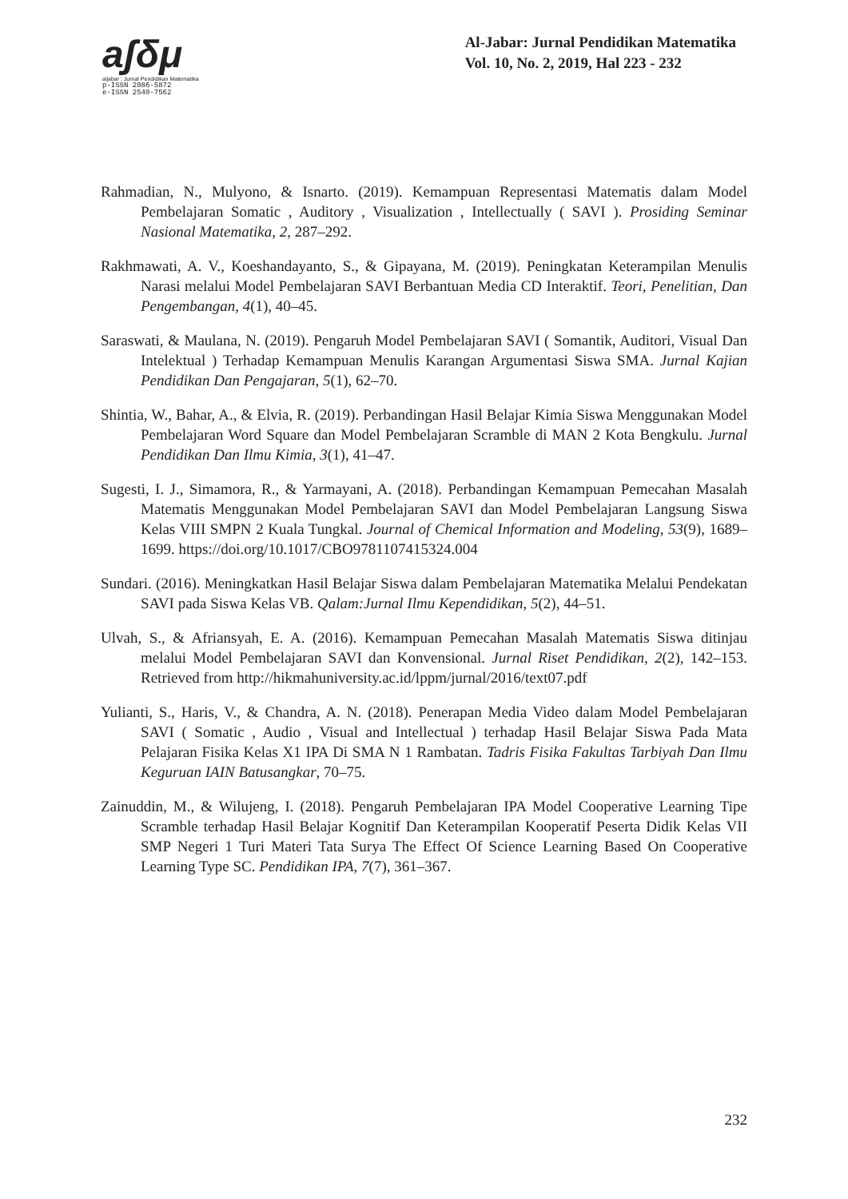aʃδμ
aljabar : Jurnal Pendidikan Matematika
p-ISSN 2086-5872
e-ISSN 2540-7562
Al-Jabar: Jurnal Pendidikan Matematika
Vol. 10, No. 2, 2019, Hal 223 - 232
Rahmadian, N., Mulyono, & Isnarto. (2019). Kemampuan Representasi Matematis dalam Model Pembelajaran Somatic , Auditory , Visualization , Intellectually ( SAVI ). Prosiding Seminar Nasional Matematika, 2, 287–292.
Rakhmawati, A. V., Koeshandayanto, S., & Gipayana, M. (2019). Peningkatan Keterampilan Menulis Narasi melalui Model Pembelajaran SAVI Berbantuan Media CD Interaktif. Teori, Penelitian, Dan Pengembangan, 4(1), 40–45.
Saraswati, & Maulana, N. (2019). Pengaruh Model Pembelajaran SAVI ( Somantik, Auditori, Visual Dan Intelektual ) Terhadap Kemampuan Menulis Karangan Argumentasi Siswa SMA. Jurnal Kajian Pendidikan Dan Pengajaran, 5(1), 62–70.
Shintia, W., Bahar, A., & Elvia, R. (2019). Perbandingan Hasil Belajar Kimia Siswa Menggunakan Model Pembelajaran Word Square dan Model Pembelajaran Scramble di MAN 2 Kota Bengkulu. Jurnal Pendidikan Dan Ilmu Kimia, 3(1), 41–47.
Sugesti, I. J., Simamora, R., & Yarmayani, A. (2018). Perbandingan Kemampuan Pemecahan Masalah Matematis Menggunakan Model Pembelajaran SAVI dan Model Pembelajaran Langsung Siswa Kelas VIII SMPN 2 Kuala Tungkal. Journal of Chemical Information and Modeling, 53(9), 1689–1699. https://doi.org/10.1017/CBO9781107415324.004
Sundari. (2016). Meningkatkan Hasil Belajar Siswa dalam Pembelajaran Matematika Melalui Pendekatan SAVI pada Siswa Kelas VB. Qalam:Jurnal Ilmu Kependidikan, 5(2), 44–51.
Ulvah, S., & Afriansyah, E. A. (2016). Kemampuan Pemecahan Masalah Matematis Siswa ditinjau melalui Model Pembelajaran SAVI dan Konvensional. Jurnal Riset Pendidikan, 2(2), 142–153. Retrieved from http://hikmahuniversity.ac.id/lppm/jurnal/2016/text07.pdf
Yulianti, S., Haris, V., & Chandra, A. N. (2018). Penerapan Media Video dalam Model Pembelajaran SAVI ( Somatic , Audio , Visual and Intellectual ) terhadap Hasil Belajar Siswa Pada Mata Pelajaran Fisika Kelas X1 IPA Di SMA N 1 Rambatan. Tadris Fisika Fakultas Tarbiyah Dan Ilmu Keguruan IAIN Batusangkar, 70–75.
Zainuddin, M., & Wilujeng, I. (2018). Pengaruh Pembelajaran IPA Model Cooperative Learning Tipe Scramble terhadap Hasil Belajar Kognitif Dan Keterampilan Kooperatif Peserta Didik Kelas VII SMP Negeri 1 Turi Materi Tata Surya The Effect Of Science Learning Based On Cooperative Learning Type SC. Pendidikan IPA, 7(7), 361–367.
232